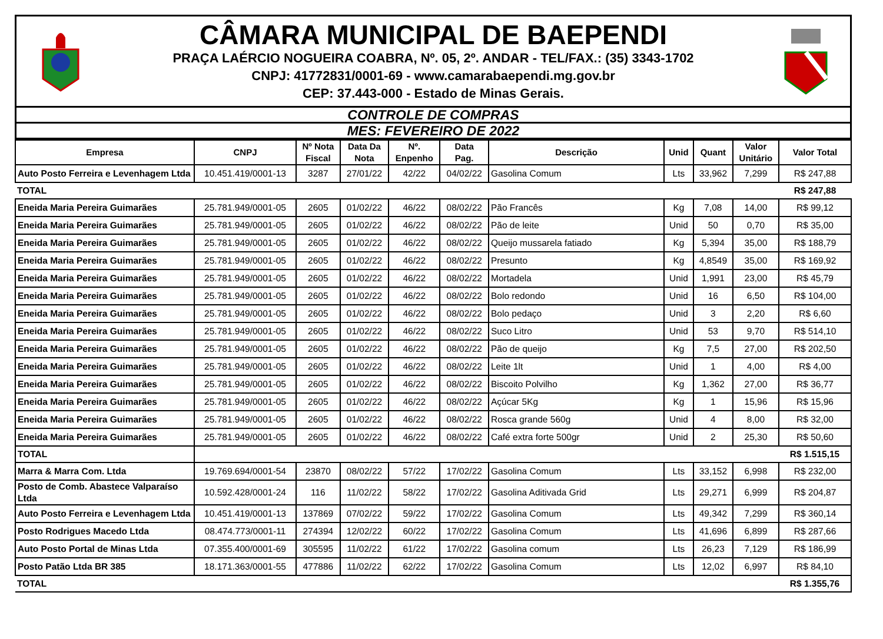CÂMARA MUNICIPAL DE BAEPENDI
PRAÇA LAÉRCIO NOGUEIRA COABRA, Nº. 05, 2º. ANDAR - TEL/FAX.: (35) 3343-1702
CNPJ: 41772831/0001-69 - www.camarabaependi.mg.gov.br
CEP: 37.443-000 - Estado de Minas Gerais.
CONTROLE DE COMPRAS
MES: FEVEREIRO DE 2022
| Empresa | CNPJ | Nº Nota Fiscal | Data Da Nota | Nº. Enpenho | Data Pag. | Descrição | Unid | Quant | Valor Unitário | Valor Total |
| --- | --- | --- | --- | --- | --- | --- | --- | --- | --- | --- |
| Auto Posto Ferreira e Levenhagem Ltda | 10.451.419/0001-13 | 3287 | 27/01/22 | 42/22 | 04/02/22 | Gasolina Comum | Lts | 33,962 | 7,299 | R$ 247,88 |
| TOTAL | | | | | | | | | | R$ 247,88 |
| Eneida Maria Pereira Guimarães | 25.781.949/0001-05 | 2605 | 01/02/22 | 46/22 | 08/02/22 | Pão Francês | Kg | 7,08 | 14,00 | R$ 99,12 |
| Eneida Maria Pereira Guimarães | 25.781.949/0001-05 | 2605 | 01/02/22 | 46/22 | 08/02/22 | Pão de leite | Unid | 50 | 0,70 | R$ 35,00 |
| Eneida Maria Pereira Guimarães | 25.781.949/0001-05 | 2605 | 01/02/22 | 46/22 | 08/02/22 | Queijo mussarela fatiado | Kg | 5,394 | 35,00 | R$ 188,79 |
| Eneida Maria Pereira Guimarães | 25.781.949/0001-05 | 2605 | 01/02/22 | 46/22 | 08/02/22 | Presunto | Kg | 4,8549 | 35,00 | R$ 169,92 |
| Eneida Maria Pereira Guimarães | 25.781.949/0001-05 | 2605 | 01/02/22 | 46/22 | 08/02/22 | Mortadela | Unid | 1,991 | 23,00 | R$ 45,79 |
| Eneida Maria Pereira Guimarães | 25.781.949/0001-05 | 2605 | 01/02/22 | 46/22 | 08/02/22 | Bolo redondo | Unid | 16 | 6,50 | R$ 104,00 |
| Eneida Maria Pereira Guimarães | 25.781.949/0001-05 | 2605 | 01/02/22 | 46/22 | 08/02/22 | Bolo pedaço | Unid | 3 | 2,20 | R$ 6,60 |
| Eneida Maria Pereira Guimarães | 25.781.949/0001-05 | 2605 | 01/02/22 | 46/22 | 08/02/22 | Suco Litro | Unid | 53 | 9,70 | R$ 514,10 |
| Eneida Maria Pereira Guimarães | 25.781.949/0001-05 | 2605 | 01/02/22 | 46/22 | 08/02/22 | Pão de queijo | Kg | 7,5 | 27,00 | R$ 202,50 |
| Eneida Maria Pereira Guimarães | 25.781.949/0001-05 | 2605 | 01/02/22 | 46/22 | 08/02/22 | Leite 1lt | Unid | 1 | 4,00 | R$ 4,00 |
| Eneida Maria Pereira Guimarães | 25.781.949/0001-05 | 2605 | 01/02/22 | 46/22 | 08/02/22 | Biscoito Polvilho | Kg | 1,362 | 27,00 | R$ 36,77 |
| Eneida Maria Pereira Guimarães | 25.781.949/0001-05 | 2605 | 01/02/22 | 46/22 | 08/02/22 | Açúcar 5Kg | Kg | 1 | 15,96 | R$ 15,96 |
| Eneida Maria Pereira Guimarães | 25.781.949/0001-05 | 2605 | 01/02/22 | 46/22 | 08/02/22 | Rosca grande 560g | Unid | 4 | 8,00 | R$ 32,00 |
| Eneida Maria Pereira Guimarães | 25.781.949/0001-05 | 2605 | 01/02/22 | 46/22 | 08/02/22 | Café extra forte 500gr | Unid | 2 | 25,30 | R$ 50,60 |
| TOTAL | | | | | | | | | | R$ 1.515,15 |
| Marra & Marra Com. Ltda | 19.769.694/0001-54 | 23870 | 08/02/22 | 57/22 | 17/02/22 | Gasolina Comum | Lts | 33,152 | 6,998 | R$ 232,00 |
| Posto de Comb. Abastece Valparaíso Ltda | 10.592.428/0001-24 | 116 | 11/02/22 | 58/22 | 17/02/22 | Gasolina Aditivada Grid | Lts | 29,271 | 6,999 | R$ 204,87 |
| Auto Posto Ferreira e Levenhagem Ltda | 10.451.419/0001-13 | 137869 | 07/02/22 | 59/22 | 17/02/22 | Gasolina Comum | Lts | 49,342 | 7,299 | R$ 360,14 |
| Posto Rodrigues Macedo Ltda | 08.474.773/0001-11 | 274394 | 12/02/22 | 60/22 | 17/02/22 | Gasolina Comum | Lts | 41,696 | 6,899 | R$ 287,66 |
| Auto Posto Portal de Minas Ltda | 07.355.400/0001-69 | 305595 | 11/02/22 | 61/22 | 17/02/22 | Gasolina comum | Lts | 26,23 | 7,129 | R$ 186,99 |
| Posto Patão Ltda BR 385 | 18.171.363/0001-55 | 477886 | 11/02/22 | 62/22 | 17/02/22 | Gasolina Comum | Lts | 12,02 | 6,997 | R$ 84,10 |
| TOTAL | | | | | | | | | | R$ 1.355,76 |